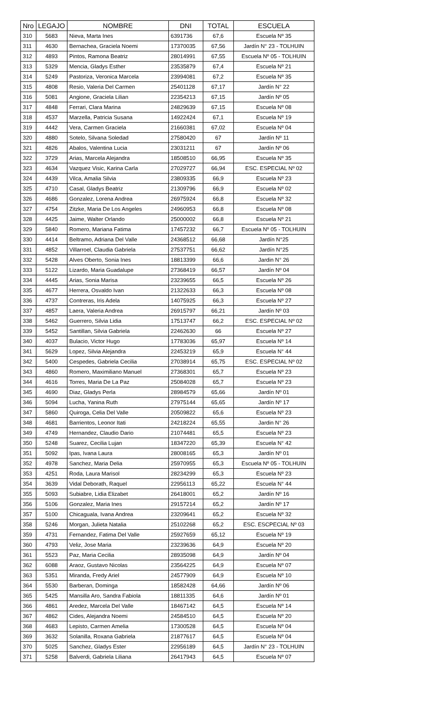| Nro | LEGAJO | NOMBRE | DNI | TOTAL | ESCUELA |
| --- | --- | --- | --- | --- | --- |
| 310 | 5683 | Nieva, Marta Ines | 6391736 | 67,6 | Escuela Nº 35 |
| 311 | 4630 | Bernachea, Graciela Noemi | 17370035 | 67,56 | Jardín N° 23 - TOLHUIN |
| 312 | 4893 | Pintos, Ramona Beatriz | 28014991 | 67,55 | Escuela Nº 05 - TOLHUIN |
| 313 | 5329 | Mencia, Gladys Esther | 23535879 | 67,4 | Escuela Nº 21 |
| 314 | 5249 | Pastoriza, Veronica Marcela | 23994081 | 67,2 | Escuela Nº 35 |
| 315 | 4808 | Resio, Valeria Del Carmen | 25401128 | 67,17 | Jardín N° 22 |
| 316 | 5081 | Angione, Graciela Lilian | 22354213 | 67,15 | Jardín Nº 05 |
| 317 | 4848 | Ferrari, Clara Marina | 24829639 | 67,15 | Escuela Nº 08 |
| 318 | 4537 | Marzella, Patricia Susana | 14922424 | 67,1 | Escuela Nº 19 |
| 319 | 4442 | Vera, Carmen Graciela | 21660381 | 67,02 | Escuela Nº 04 |
| 320 | 4880 | Sotelo, Silvana Soledad | 27580420 | 67 | Jardín Nº 11 |
| 321 | 4826 | Abalos, Valentina Lucia | 23031211 | 67 | Jardín Nº 06 |
| 322 | 3729 | Arias, Marcela Alejandra | 18508510 | 66,95 | Escuela Nº 35 |
| 323 | 4634 | Vazquez Visic, Karina Carla | 27029727 | 66,94 | ESC. ESPECIAL Nº 02 |
| 324 | 4439 | Vilca, Amalia Silvia | 23809335 | 66,9 | Escuela Nº 23 |
| 325 | 4710 | Casal, Gladys Beatriz | 21309796 | 66,9 | Escuela Nº 02 |
| 326 | 4686 | Gonzalez, Lorena Andrea | 26975924 | 66,8 | Escuela Nº 32 |
| 327 | 4754 | Zitzke, Maria De Los Angeles | 24960953 | 66,8 | Escuela Nº 08 |
| 328 | 4425 | Jaime, Walter Orlando | 25000002 | 66,8 | Escuela Nº 21 |
| 329 | 5840 | Romero, Mariana Fatima | 17457232 | 66,7 | Escuela Nº 05 - TOLHUIN |
| 330 | 4414 | Beltramo, Adriana Del Valle | 24368512 | 66,68 | Jardín N°25 |
| 331 | 4852 | Villarroel, Claudia Gabriela | 27537751 | 66,62 | Jardín N°25 |
| 332 | 5428 | Alves Oberto, Sonia Ines | 18813399 | 66,6 | Jardin N° 26 |
| 333 | 5122 | Lizardo, Maria Guadalupe | 27368419 | 66,57 | Jardín Nº 04 |
| 334 | 4445 | Arias, Sonia Marisa | 23239655 | 66,5 | Escuela Nº 26 |
| 335 | 4677 | Herrera, Osvaldo Ivan | 21322633 | 66,3 | Escuela Nº 08 |
| 336 | 4737 | Contreras, Iris Adela | 14075925 | 66,3 | Escuela Nº 27 |
| 337 | 4857 | Laera, Valeria Andrea | 26915797 | 66,21 | Jardín Nº 03 |
| 338 | 5462 | Guerrero, Silvia Lidia | 17513747 | 66,2 | ESC. ESPECIAL Nº 02 |
| 339 | 5452 | Santillan, Silvia Gabriela | 22462630 | 66 | Escuela Nº 27 |
| 340 | 4037 | Bulacio, Victor Hugo | 17783036 | 65,97 | Escuela Nº 14 |
| 341 | 5629 | Lopez, Silvia Alejandra | 22453219 | 65,9 | Escuela N° 44 |
| 342 | 5400 | Cespedes, Gabriela Cecilia | 27038914 | 65,75 | ESC. ESPECIAL Nº 02 |
| 343 | 4860 | Romero, Maximiliano Manuel | 27368301 | 65,7 | Escuela Nº 23 |
| 344 | 4616 | Torres, Maria De La Paz | 25084028 | 65,7 | Escuela Nº 23 |
| 345 | 4690 | Diaz, Gladys Perla | 28984579 | 65,66 | Jardín Nº 01 |
| 346 | 5094 | Lucha, Yanina Ruth | 27975144 | 65,65 | Jardín Nº 17 |
| 347 | 5860 | Quiroga, Celia Del Valle | 20509822 | 65,6 | Escuela Nº 23 |
| 348 | 4681 | Barrientos, Leonor Itati | 24218224 | 65,55 | Jardin N° 26 |
| 349 | 4749 | Hernandez, Claudio Dario | 21074481 | 65,5 | Escuela Nº 23 |
| 350 | 5248 | Suarez, Cecilia Lujan | 18347220 | 65,39 | Escuela N° 42 |
| 351 | 5092 | Ipas, Ivana Laura | 28008165 | 65,3 | Jardín Nº 01 |
| 352 | 4978 | Sanchez, Maria Delia | 25970955 | 65,3 | Escuela Nº 05 - TOLHUIN |
| 353 | 4251 | Roda, Laura Marisol | 28234299 | 65,3 | Escuela Nº 23 |
| 354 | 3639 | Vidal Deborath, Raquel | 22956113 | 65,22 | Escuela N° 44 |
| 355 | 5093 | Subiabre, Lidia Elizabet | 26418001 | 65,2 | Jardín Nº 16 |
| 356 | 5106 | Gonzalez, Maria Ines | 29157214 | 65,2 | Jardín Nº 17 |
| 357 | 5100 | Chicaguala, Ivana Andrea | 23209641 | 65,2 | Escuela Nº 32 |
| 358 | 5246 | Morgan, Julieta Natalia | 25102268 | 65,2 | ESC. ESCPECIAL Nº 03 |
| 359 | 4731 | Fernandez, Fatima Del Valle | 25927659 | 65,12 | Escuela Nº 19 |
| 360 | 4793 | Veliz, Jose Maria | 23239636 | 64,9 | Escuela Nº 20 |
| 361 | 5523 | Paz, Maria Cecilia | 28935098 | 64,9 | Jardín Nº 04 |
| 362 | 6088 | Araoz, Gustavo Nicolas | 23564225 | 64,9 | Escuela Nº 07 |
| 363 | 5351 | Miranda, Fredy Ariel | 24577909 | 64,9 | Escuela Nº 10 |
| 364 | 5530 | Barberan, Dominga | 18582428 | 64,66 | Jardín Nº 06 |
| 365 | 5425 | Mansilla Aro, Sandra Fabiola | 18811335 | 64,6 | Jardín Nº 01 |
| 366 | 4861 | Aredez, Marcela Del Valle | 18467142 | 64,5 | Escuela Nº 14 |
| 367 | 4862 | Cides, Alejandra Noemi | 24584510 | 64,5 | Escuela Nº 20 |
| 368 | 4683 | Lepisto, Carmen Amelia | 17300528 | 64,5 | Escuela Nº 04 |
| 369 | 3632 | Solanilla, Roxana Gabriela | 21877617 | 64,5 | Escuela Nº 04 |
| 370 | 5025 | Sanchez, Gladys Ester | 22956189 | 64,5 | Jardín N° 23 - TOLHUIN |
| 371 | 5258 | Balverdi, Gabriela Liliana | 26417943 | 64,5 | Escuela Nº 07 |